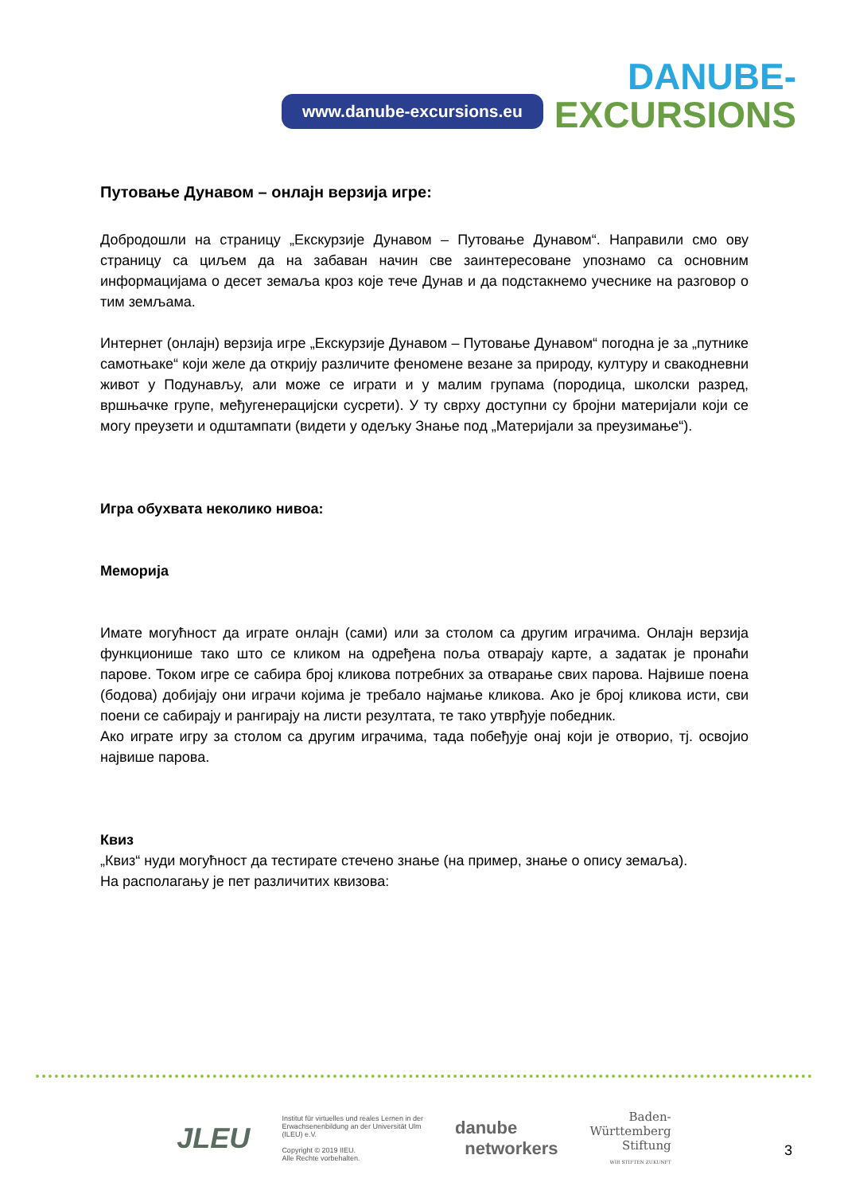www.danube-excursions.eu
DANUBE-
EXCURSIONS
Путовање Дунавом – онлајн верзија игре:
Добродошли на страницу „Екскурзије Дунавом – Путовање Дунавом“. Направили смо ову страницу са циљем да на забаван начин све заинтересоване упознамо са основним информацијама о десет земаља кроз које тече Дунав и да подстакнемо учеснике на разговор о тим земљама.
Интернет (онлајн) верзија игре „Екскурзије Дунавом – Путовање Дунавом“ погодна је за „путнике самотњаке“ који желе да открију различите феномене везане за природу, културу и свакодневни живот у Подунављу, али може се играти и у малим групама (породица, школски разред, вршњачке групе, међугенерацијски сусрети). У ту сврху доступни су бројни материјали који се могу преузети и одштампати (видети у одељку Знање под „Материјали за преузимање“).
Игра обухвата неколико нивоа:
Меморија
Имате могућност да играте онлајн (сами) или за столом са другим играчима. Онлајн верзија функционише тако што се кликом на одређена поља отварају карте, а задатак је пронаћи парове. Током игре се сабира број кликова потребних за отварање свих парова. Највише поена (бодова) добијају они играчи којима је требало најмање кликова. Ако је број кликова исти, сви поени се сабирају и рангирају на листи резултата, те тако утврђује победник.
Ако играте игру за столом са другим играчима, тада побеђује онај који је отворио, тј. освојио највише парова.
Квиз
„Квиз“ нуди могућност да тестирате стечено знање (на пример, знање о опису земаља).
На располагању је пет различитих квизова:
JLEU
Institut für virtuelles und reales Lernen in der
Erwachsenenbildung an der Universität Ulm
(ILEU) e.V.
Copyright © 2019 IIEU.
Alle Rechte vorbehalten.
danube
networkers
Baden-
Württemberg
Stiftung
WIR STIFTEN ZUKUNFT
3